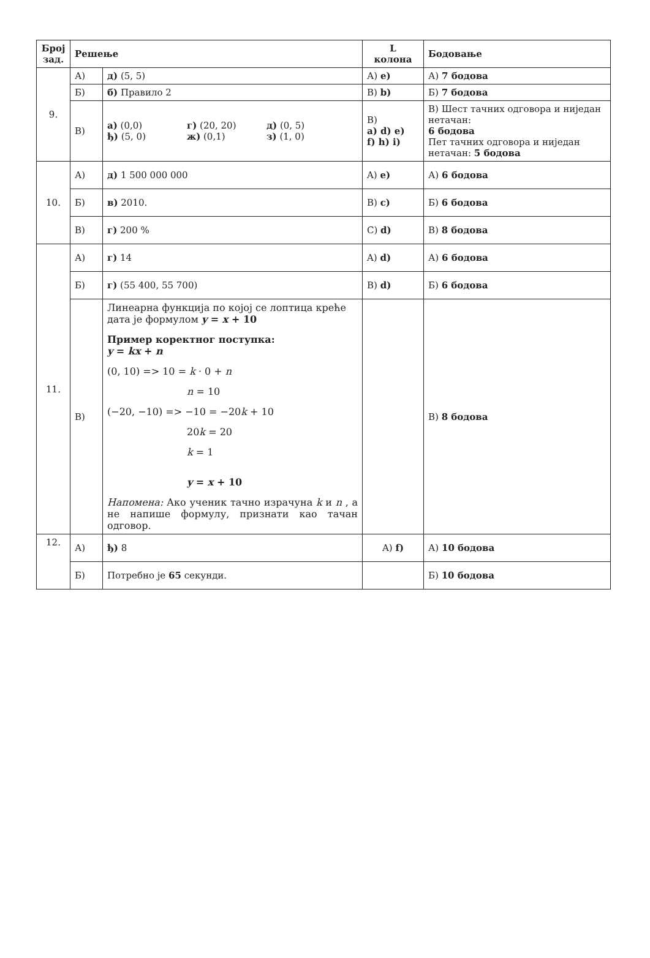| Број зад. | Решење | | L колона | Бодовање |
| --- | --- | --- | --- | --- |
| 9. | А) | д) (5, 5) | А) e) | А) 7 бодова |
| | Б) | б) Правило 2 | B) b) | Б) 7 бодова |
| | В) | а) (0,0) г) (20, 20) д) (0, 5) ђ) (5, 0) ж) (0,1) з) (1, 0) | B) a) d) e) f) h) i) | В) Шест тачних одговора и ниједан нетачан: 6 бодова Пет тачних одговора и ниједан нетачан: 5 бодова |
| 10. | А) | д) 1 500 000 000 | A) e) | А) 6 бодова |
| | Б) | в) 2010. | B) c) | Б) 6 бодова |
| | В) | г) 200 % | C) d) | В) 8 бодова |
| 11. | А) | г) 14 | A) d) | А) 6 бодова |
| | Б) | г) (55 400, 55 700) | B) d) | Б) 6 бодова |
| | В) | Линеарна функција по којој се лоптица креће дата је формулом y = x + 10 Пример коректног поступка: y = kx + n (0, 10) => 10 = k · 0 + n n = 10 (−20, −10) => −10 = −20 k + 10 20 k = 20 k = 1 y = x + 10 Напомена: Ако ученик тачно израчуна k и n , а не напише формулу, признати као тачан одговор. | | В) 8 бодова |
| 12. | А) | ђ) 8 | A) f) | А) 10 бодова |
| | Б) | Потребно је 65 секунди. | | Б) 10 бодова |